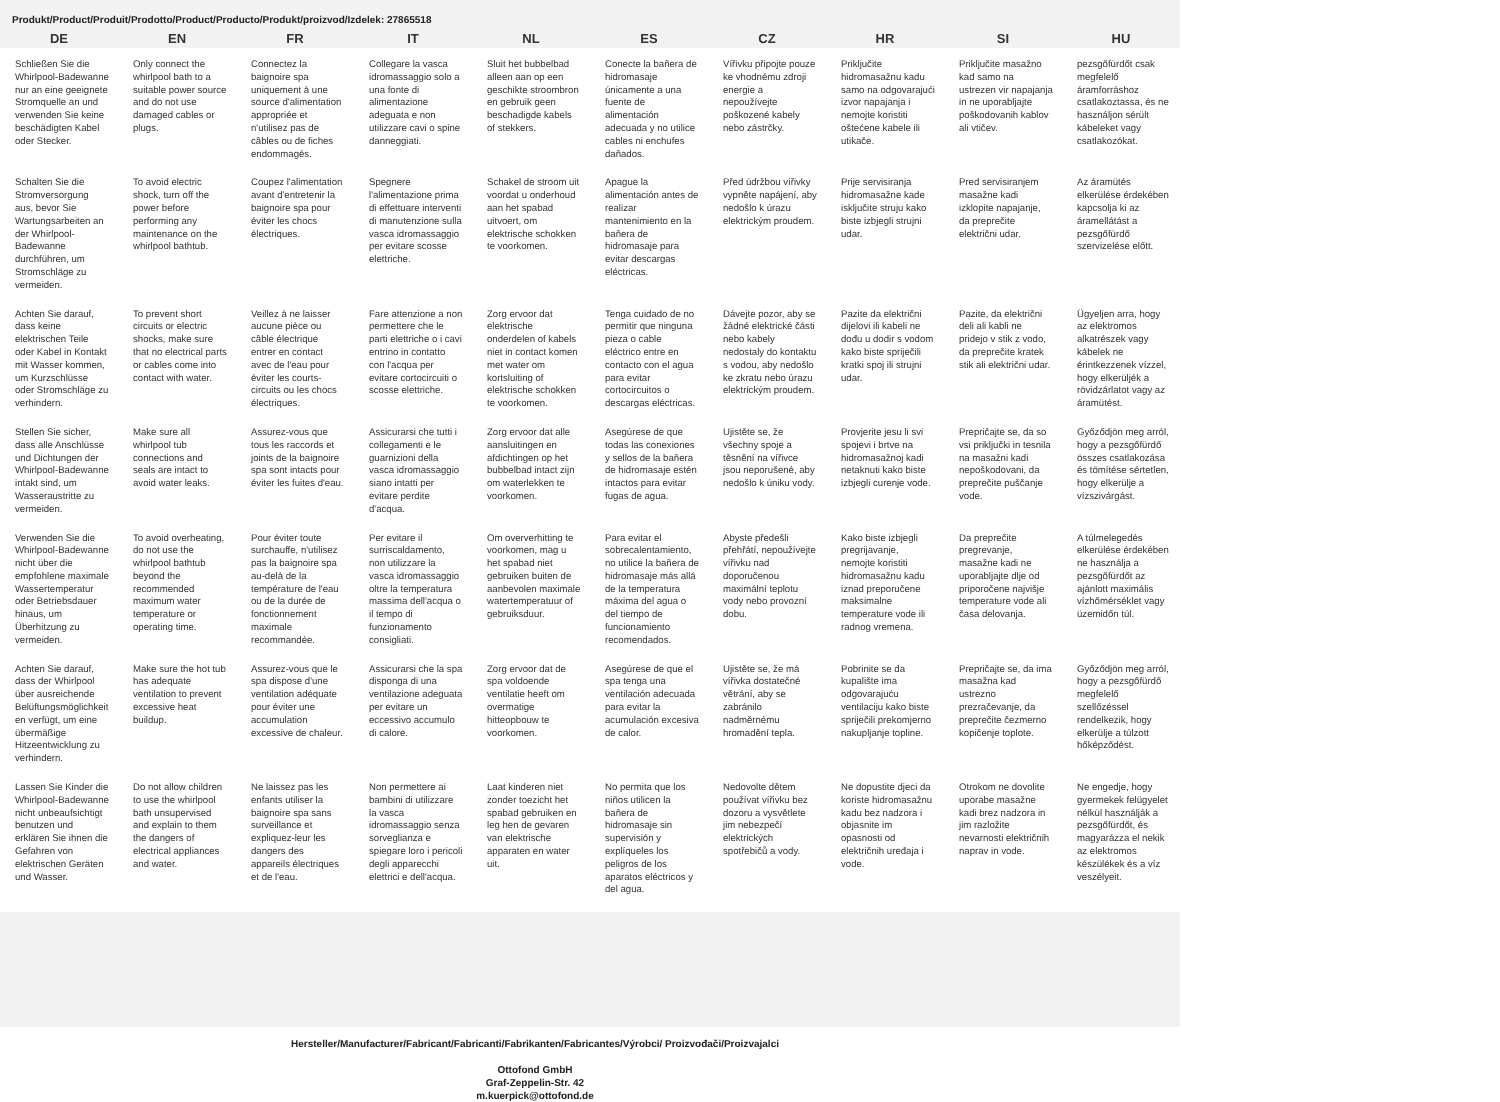Produkt/Product/Produit/Prodotto/Product/Producto/Produkt/proizvod/Izdelek: 27865518
| DE | EN | FR | IT | NL | ES | CZ | HR | SI | HU |
| --- | --- | --- | --- | --- | --- | --- | --- | --- | --- |
| Schließen Sie die Whirlpool-Badewanne nur an eine geeignete Stromquelle an und verwenden Sie keine beschädigten Kabel oder Stecker. | Only connect the whirlpool bath to a suitable power source and do not use damaged cables or plugs. | Connectez la baignoire spa uniquement à une source d'alimentation appropriée et n'utilisez pas de câbles ou de fiches endommagés. | Collegare la vasca idromassaggio solo a una fonte di alimentazione adeguata e non utilizzare cavi o spine danneggiati. | Sluit het bubbelbad alleen aan op een geschikte stroombron en gebruik geen beschadigde kabels of stekkers. | Conecte la bañera de hidromasaje únicamente a una fuente de alimentación adecuada y no utilice cables ni enchufes dañados. | Vířivku připojte pouze ke vhodnému zdroji energie a nepoužívejte poškozené kabely nebo zástrčky. | Priključite hidromasažnu kadu samo na odgovarajući izvor napajanja i nemojte koristiti oštećene kabele ili utikače. | Priključite masažno kad samo na ustrezen vir napajanja in ne uporabljajte poškodovanih kablov ali vtičev. | pezsgőfürdőt csak megfelelő áramforráshoz csatlakoztassa, és ne használjon sérült kábeleket vagy csatlakozókat. |
| Schalten Sie die Stromversorgung aus, bevor Sie Wartungsarbeiten an der Whirlpool-Badewanne durchführen, um Stromschläge zu vermeiden. | To avoid electric shock, turn off the power before performing any maintenance on the whirlpool bathtub. | Coupez l'alimentation avant d'entretenir la baignoire spa pour éviter les chocs électriques. | Spegnere l'alimentazione prima di effettuare interventi di manutenzione sulla vasca idromassaggio per evitare scosse elettriche. | Schakel de stroom uit voordat u onderhoud aan het spabad uitvoert, om elektrische schokken te voorkomen. | Apague la alimentación antes de realizar mantenimiento en la bañera de hidromasaje para evitar descargas eléctricas. | Před údržbou vířivky vypněte napájení, aby nedošlo k úrazu elektrickým proudem. | Prije servisiranja hidromasažne kade isključite struju kako biste izbjegli strujni udar. | Pred servisiranjem masažne kadi izklopite napajanje, da preprečite električni udar. | Az áramütés elkerülése érdekében kapcsolja ki az áramellátást a pezsgőfürdő szervizelése előtt. |
| Achten Sie darauf, dass keine elektrischen Teile oder Kabel in Kontakt mit Wasser kommen, um Kurzschlüsse oder Stromschläge zu verhindern. | To prevent short circuits or electric shocks, make sure that no electrical parts or cables come into contact with water. | Veillez à ne laisser aucune pièce ou câble électrique entrer en contact avec de l'eau pour éviter les courts-circuits ou les chocs électriques. | Fare attenzione a non permettere che le parti elettriche o i cavi entrino in contatto con l'acqua per evitare cortocircuiti o scosse elettriche. | Zorg ervoor dat elektrische onderdelen of kabels niet in contact komen met water om kortsluiting of elektrische schokken te voorkomen. | Tenga cuidado de no permitir que ninguna pieza o cable eléctrico entre en contacto con el agua para evitar cortocircuitos o descargas eléctricas. | Dávejte pozor, aby se žádné elektrické části nebo kabely nedostaly do kontaktu s vodou, aby nedošlo ke zkratu nebo úrazu elektrickým proudem. | Pazite da električni dijelovi ili kabeli ne dođu u dodir s vodom kako biste spriječili kratki spoj ili strujni udar. | Pazite, da električni deli ali kabli ne pridejo v stik z vodo, da preprečite kratek stik ali električni udar. | Ügyeljen arra, hogy az elektromos alkatrészek vagy kábelek ne érintkezzenek vízzel, hogy elkerüljék a rövidzárlatot vagy az áramütést. |
| Stellen Sie sicher, dass alle Anschlüsse und Dichtungen der Whirlpool-Badewanne intakt sind, um Wasseraustritte zu vermeiden. | Make sure all whirlpool tub connections and seals are intact to avoid water leaks. | Assurez-vous que tous les raccords et joints de la baignoire spa sont intacts pour éviter les fuites d'eau. | Assicurarsi che tutti i collegamenti e le guarnizioni della vasca idromassaggio siano intatti per evitare perdite d'acqua. | Zorg ervoor dat alle aansluitingen en afdichtingen op het bubbelbad intact zijn om waterlekken te voorkomen. | Asegúrese de que todas las conexiones y sellos de la bañera de hidromasaje estén intactos para evitar fugas de agua. | Ujistěte se, že všechny spoje a těsnění na vířivce jsou neporušené, aby nedošlo k úniku vody. | Provjerite jesu li svi spojevi i brtve na hidromasažnoj kadi netaknuti kako biste izbjegli curenje vode. | Prepričajte se, da so vsi priključki in tesnila na masažni kadi nepoškodovani, da preprečite puščanje vode. | Győződjön meg arról, hogy a pezsgőfürdő összes csatlakozása és tömítése sértetlen, hogy elkerülje a vízszivárgást. |
| Verwenden Sie die Whirlpool-Badewanne nicht über die empfohlene maximale Wassertemperatur oder Betriebsdauer hinaus, um Überhitzung zu vermeiden. | To avoid overheating, do not use the whirlpool bathtub beyond the recommended maximum water temperature or operating time. | Pour éviter toute surchauffe, n'utilisez pas la baignoire spa au-delà de la température de l'eau ou de la durée de fonctionnement maximale recommandée. | Per evitare il surriscaldamento, non utilizzare la vasca idromassaggio oltre la temperatura massima dell'acqua o il tempo di funzionamento consigliati. | Om oververhitting te voorkomen, mag u het spabad niet gebruiken buiten de aanbevolen maximale watertemperatuur of gebruiksduur. | Para evitar el sobrecalentamiento, no utilice la bañera de hidromasaje más allá de la temperatura máxima del agua o del tiempo de funcionamiento recomendados. | Abyste předešli přehřátí, nepoužívejte vířivku nad doporučenou maximální teplotu vody nebo provozní dobu. | Kako biste izbjegli pregrijavanje, nemojte koristiti hidromasažnu kadu iznad preporučene maksimalne temperature vode ili radnog vremena. | Da preprečite pregrevanje, masažne kadi ne uporabljajte dlje od priporočene najvišje temperature vode ali časa delovanja. | A túlmelegedés elkerülése érdekében ne használja a pezsgőfürdőt az ajánlott maximális vízhőmérséklet vagy üzemidőn túl. |
| Achten Sie darauf, dass der Whirlpool über ausreichende Belüftungsmöglichkeit en verfügt, um eine übermäßige Hitzeentwicklung zu verhindern. | Make sure the hot tub has adequate ventilation to prevent excessive heat buildup. | Assurez-vous que le spa dispose d'une ventilation adéquate pour éviter une accumulation excessive de chaleur. | Assicurarsi che la spa disponga di una ventilazione adeguata per evitare un eccessivo accumulo di calore. | Zorg ervoor dat de spa voldoende ventilatie heeft om overmatige hitteopbouw te voorkomen. | Asegúrese de que el spa tenga una ventilación adecuada para evitar la acumulación excesiva de calor. | Ujistěte se, že má vířivka dostatečné větrání, aby se zabránilo nadměrnému hromadění tepla. | Pobrinite se da kupalište ima odgovarajuću ventilaciju kako biste spriječili prekomjerno nakupljanje topline. | Prepričajte se, da ima masažna kad ustrezno prezračevanje, da preprečite čezmerno kopičenje toplote. | Győződjön meg arról, hogy a pezsgőfürdő megfelelő szellőzéssel rendelkezik, hogy elkerülje a túlzott hőképződést. |
| Lassen Sie Kinder die Whirlpool-Badewanne nicht unbeaufsichtigt benutzen und erklären Sie ihnen die Gefahren von elektrischen Geräten und Wasser. | Do not allow children to use the whirlpool bath unsupervised and explain to them the dangers of electrical appliances and water. | Ne laissez pas les enfants utiliser la baignoire spa sans surveillance et expliquez-leur les dangers des appareils électriques et de l'eau. | Non permettere ai bambini di utilizzare la vasca idromassaggio senza sorveglianza e spiegare loro i pericoli degli apparecchi elettrici e dell'acqua. | Laat kinderen niet zonder toezicht het spabad gebruiken en leg hen de gevaren van elektrische apparaten en water uit. | No permita que los niños utilicen la bañera de hidromasaje sin supervisión y explíqueles los peligros de los aparatos eléctricos y del agua. | Nedovolte dětem používat vířivku bez dozoru a vysvětlete jim nebezpečí elektrických spotřebičů a vody. | Ne dopustite djeci da koriste hidromasažnu kadu bez nadzora i objasnite im opasnosti od električnih uređaja i vode. | Otrokom ne dovolite uporabe masažne kadi brez nadzora in jim razložite nevarnosti električnih naprav in vode. | Ne engedje, hogy gyermekek felügyelet nélkül használják a pezsgőfürdőt, és magyarázza el nekik az elektromos készülékek és a víz veszélyeit. |
Hersteller/Manufacturer/Fabricant/Fabricanti/Fabrikanten/Fabricantes/Výrobci/ Proizvođači/Proizvajalci
Ottofond GmbH
Graf-Zeppelin-Str. 42
m.kuerpick@ottofond.de